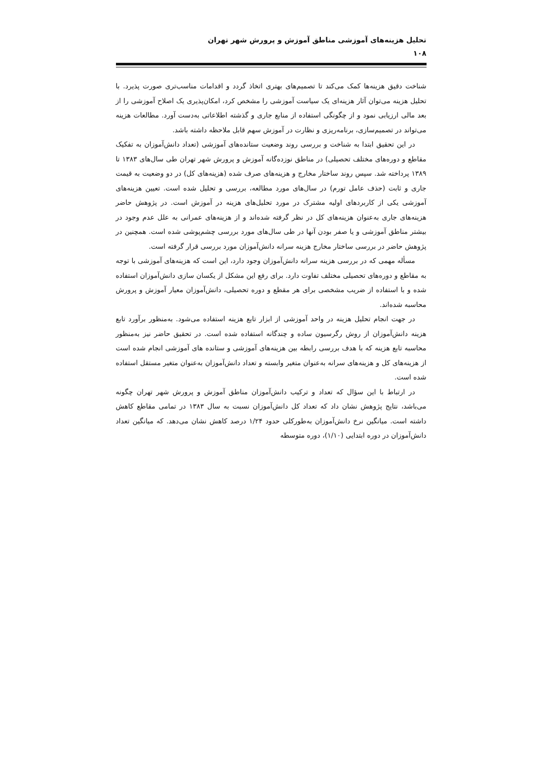تحلیل هزینه‌های آموزشی مناطق آموزش و پرورش شهر تهران
۱۰۸
شناخت دقیق هزینه‌ها کمک می‌کند تا تصمیم‌های بهتری اتخاذ گردد و اقدامات مناسب‌تری صورت پذیرد. با تحلیل هزینه می‌توان آثار هزینه‌ای یک سیاست آموزشی را مشخص کرد، امکان‌پذیری یک اصلاح آموزشی را از بعد مالی ارزیابی نمود و از چگونگی استفاده از منابع جاری و گذشته اطلاعاتی به‌دست آورد. مطالعات هزینه می‌تواند در تصمیم‌سازی، برنامه‌ریزی و نظارت در آموزش سهم قابل ملاحظه داشته باشد.
در این تحقیق ابتدا به شناخت و بررسی روند وضعیت ستانده‌های آموزشی (تعداد دانش‌آموزان به تفکیک مقاطع و دوره‌های مختلف تحصیلی) در مناطق نوزده‌گانه آموزش و پرورش شهر تهران طی سال‌های ۱۳۸۳ تا ۱۳۸۹ پرداخته شد. سپس روند ساختار مخارج و هزینه‌های صرف شده (هزینه‌های کل) در دو وضعیت به قیمت جاری و ثابت (حذف عامل تورم) در سال‌های مورد مطالعه، بررسی و تحلیل شده است. تعیین هزینه‌های آموزشی یکی از کاربردهای اولیه مشترک در مورد تحلیل‌های هزینه در آموزش است. در پژوهش حاضر هزینه‌های جاری به‌عنوان هزینه‌های کل در نظر گرفته شده‌اند و از هزینه‌های عمرانی به علل عدم وجود در بیشتر مناطق آموزشی و یا صفر بودن آنها در طی سال‌های مورد بررسی چشم‌پوشی شده است. همچنین در پژوهش حاضر در بررسی ساختار مخارج هزینه سرانه دانش‌آموزان مورد بررسی قرار گرفته است.
مسأله مهمی که در بررسی هزینه سرانه دانش‌آموزان وجود دارد، این است که هزینه‌های آموزشی با توجه به مقاطع و دوره‌های تحصیلی مختلف تفاوت دارد. برای رفع این مشکل از یکسان سازی دانش‌آموزان استفاده شده و با استفاده از ضریب مشخصی برای هر مقطع و دوره تحصیلی، دانش‌آموزان معیار آموزش و پرورش محاسبه شده‌اند.
در جهت انجام تحلیل هزینه در واحد آموزشی از ابزار تابع هزینه استفاده می‌شود. به‌منظور برآورد تابع هزینه دانش‌آموزان از روش رگرسیون ساده و چندگانه استفاده شده است. در تحقیق حاضر نیز به‌منظور محاسبه تابع هزینه که با هدف بررسی رابطه بین هزینه‌های آموزشی و ستانده های آموزشی انجام شده است از هزینه‌های کل و هزینه‌های سرانه به‌عنوان متغیر وابسته و تعداد دانش‌آموزان به‌عنوان متغیر مستقل استفاده شده است.
در ارتباط با این سؤال که تعداد و ترکیب دانش‌آموزان مناطق آموزش و پرورش شهر تهران چگونه می‌باشد، نتایج پژوهش نشان داد که تعداد کل دانش‌آموزان نسبت به سال ۱۳۸۳ در تمامی مقاطع کاهش داشته است. میانگین نرخ دانش‌آموزان به‌طورکلی حدود ۱/۲۴ درصد کاهش نشان می‌دهد. که میانگین تعداد دانش‌آموزان در دوره ابتدایی (۱/۱۰)، دوره متوسطه